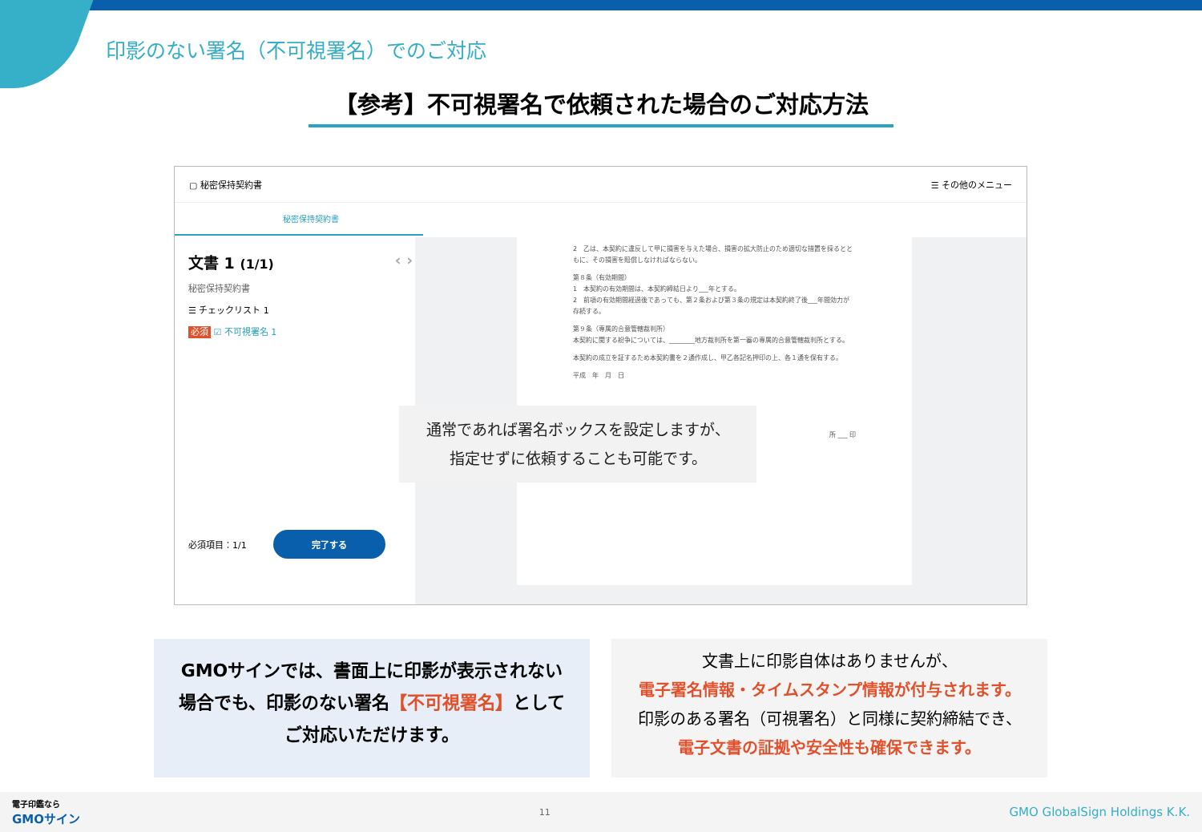印影のない署名（不可視署名）でのご対応
【参考】不可視署名で依頼された場合のご対応方法
▢ 秘密保持契約書 ☰ その他のメニュー
秘密保持契約書
文書 1 (1/1) ‹ ›
秘密保持契約書
☰ チェックリスト 1
必須 ☑ 不可視署名 1
必須項目：1/1 完了する
2　乙は、本契約に違反して甲に損害を与えた場合、損害の拡大防止のため適切な措置を採るとともに、その損害を賠償しなければならない。
第８条（有効期間）
1　本契約の有効期間は、本契約締結日より___年とする。
2　前項の有効期間経過後であっても、第２条および第３条の規定は本契約終了後___年間効力が存続する。
第９条（専属的合意管轄裁判所）
本契約に関する紛争については、________地方裁判所を第一審の専属的合意管轄裁判所とする。
本契約の成立を証するため本契約書を２通作成し、甲乙各記名押印の上、各１通を保有する。
平成　年　月　日
所 ___ 印
通常であれば署名ボックスを設定しますが、
指定せずに依頼することも可能です。
GMOサインでは、書面上に印影が表示されない
場合でも、印影のない署名【不可視署名】として
ご対応いただけます。
文書上に印影自体はありませんが、
電子署名情報・タイムスタンプ情報が付与されます。
印影のある署名（可視署名）と同様に契約締結でき、
電子文書の証拠や安全性も確保できます。
電子印鑑なら
GMOサイン 11 GMO GlobalSign Holdings K.K.